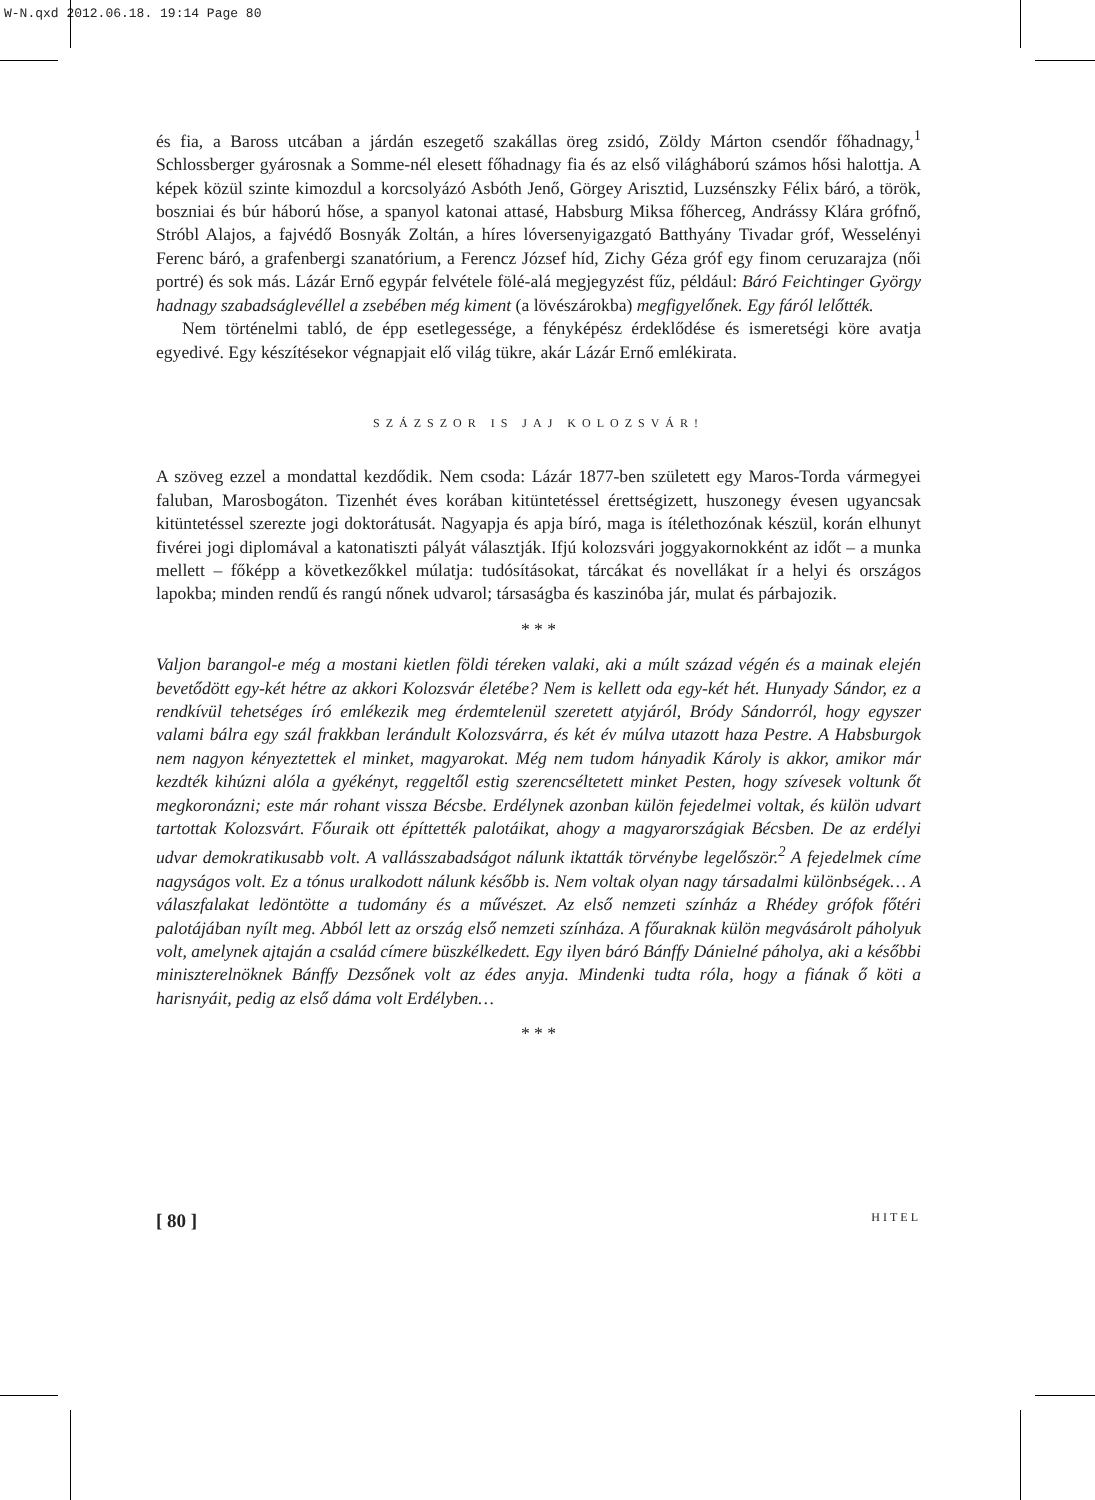W-N.qxd 2012.06.18. 19:14 Page 80
és fia, a Baross utcában a járdán eszegető szakállas öreg zsidó, Zöldy Márton csendőr főhadnagy,<sup>1</sup> Schlossberger gyárosnak a Somme-nél elesett főhadnagy fia és az első világháború számos hősi halottja. A képek közül szinte kimozdul a korcsolyázó Asbóth Jenő, Görgey Arisztid, Luzsénszky Félix báró, a török, boszniai és búr háború hőse, a spanyol katonai attasé, Habsburg Miksa főherceg, Andrássy Klára grófnő, Stróbl Alajos, a fajvédő Bosnyák Zoltán, a híres lóversenyigazgató Batthyány Tivadar gróf, Wesselényi Ferenc báró, a grafenbergi szanatórium, a Ferencz József híd, Zichy Géza gróf egy finom ceruzarajza (női portré) és sok más. Lázár Ernő egypár felvétele fölé-alá megjegyzést fűz, például: Báró Feichtinger György hadnagy szabadságlevéllel a zsebében még kiment (a lövészárokba) megfigyelőnek. Egy fáról lelőtték.
Nem történelmi tabló, de épp esetlegessége, a fényképész érdeklődése és ismeretségi köre avatja egyedivé. Egy készítésekor végnapjait elő világ tükre, akár Lázár Ernő emlékirata.
SZÁZSZOR IS JAJ KOLOZSVÁR!
A szöveg ezzel a mondattal kezdődik. Nem csoda: Lázár 1877-ben született egy Maros-Torda vármegyei faluban, Marosbogáton. Tizenhét éves korában kitüntetéssel érettségizett, huszonegy évesen ugyancsak kitüntetéssel szerezte jogi doktorátusát. Nagyapja és apja bíró, maga is ítélethozónak készül, korán elhunyt fivérei jogi diplomával a katonatiszti pályát választják. Ifjú kolozsvári joggyakornokként az időt – a munka mellett – főképp a következőkkel múlatja: tudósításokat, tárcákat és novellákat ír a helyi és országos lapokba; minden rendű és rangú nőnek udvarol; társaságba és kaszinóba jár, mulat és párbajozik.
* * *
Valjon barangol-e még a mostani kietlen földi téreken valaki, aki a múlt század végén és a mainak elején bevetődött egy-két hétre az akkori Kolozsvár életébe? Nem is kellett oda egy-két hét. Hunyady Sándor, ez a rendkívül tehetséges író emlékezik meg érdemtelenül szeretett atyjáról, Bródy Sándorról, hogy egyszer valami bálra egy szál frakkban lerándult Kolozsvárra, és két év múlva utazott haza Pestre. A Habsburgok nem nagyon kényeztettek el minket, magyarokat. Még nem tudom hányadik Károly is akkor, amikor már kezdték kihúzni alóla a gyékényt, reggeltől estig szerencséltetett minket Pesten, hogy szívesek voltunk őt megkoronázni; este már rohant vissza Bécsbe. Erdélynek azonban külön fejedelmei voltak, és külön udvart tartottak Kolozsvárt. Főuraik ott építtették palotáikat, ahogy a magyarországiak Bécsben. De az erdélyi udvar demokratikusabb volt. A vallásszabadságot nálunk iktatták törvénybe legelőször.<sup>2</sup> A fejedelmek címe nagyságos volt. Ez a tónus uralkodott nálunk később is. Nem voltak olyan nagy társadalmi különbségek… A válaszfalakat ledöntötte a tudomány és a művészet. Az első nemzeti színház a Rhédey grófok főtéri palotájában nyílt meg. Abból lett az ország első nemzeti színháza. A főuraknak külön megvásárolt páholyuk volt, amelynek ajtaján a család címere büszkélkedett. Egy ilyen báró Bánffy Dánielné páholya, aki a későbbi miniszterelnöknek Bánffy Dezsőnek volt az édes anyja. Mindenki tudta róla, hogy a fiának ő köti a harisnyáit, pedig az első dáma volt Erdélyben…
* * *
[ 80 ] HITEL